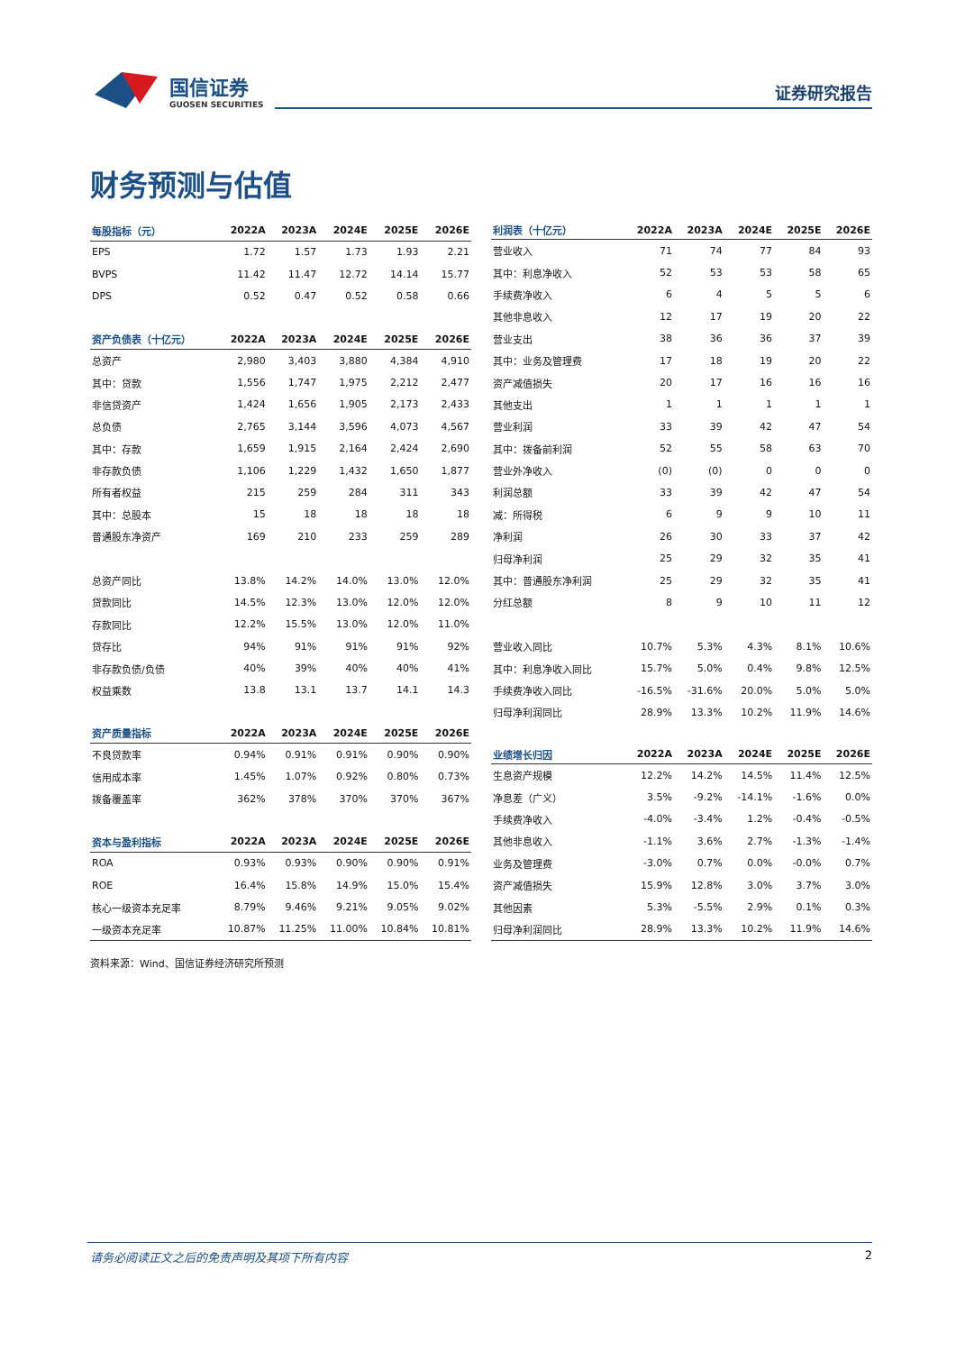国信证券
GUOSEN SECURITIES
证券研究报告
财务预测与估值
| 每股指标（元） | 2022A | 2023A | 2024E | 2025E | 2026E |
| --- | --- | --- | --- | --- | --- |
| EPS | 1.72 | 1.57 | 1.73 | 1.93 | 2.21 |
| BVPS | 11.42 | 11.47 | 12.72 | 14.14 | 15.77 |
| DPS | 0.52 | 0.47 | 0.52 | 0.58 | 0.66 |
| 资产负债表（十亿元） | 2022A | 2023A | 2024E | 2025E | 2026E |
| 总资产 | 2,980 | 3,403 | 3,880 | 4,384 | 4,910 |
| 其中：贷款 | 1,556 | 1,747 | 1,975 | 2,212 | 2,477 |
| 非信贷资产 | 1,424 | 1,656 | 1,905 | 2,173 | 2,433 |
| 总负债 | 2,765 | 3,144 | 3,596 | 4,073 | 4,567 |
| 其中：存款 | 1,659 | 1,915 | 2,164 | 2,424 | 2,690 |
| 非存款负债 | 1,106 | 1,229 | 1,432 | 1,650 | 1,877 |
| 所有者权益 | 215 | 259 | 284 | 311 | 343 |
| 其中：总股本 | 15 | 18 | 18 | 18 | 18 |
| 普通股东净资产 | 169 | 210 | 233 | 259 | 289 |
| 总资产同比 | 13.8% | 14.2% | 14.0% | 13.0% | 12.0% |
| 贷款同比 | 14.5% | 12.3% | 13.0% | 12.0% | 12.0% |
| 存款同比 | 12.2% | 15.5% | 13.0% | 12.0% | 11.0% |
| 贷存比 | 94% | 91% | 91% | 91% | 92% |
| 非存款负债/负债 | 40% | 39% | 40% | 40% | 41% |
| 权益乘数 | 13.8 | 13.1 | 13.7 | 14.1 | 14.3 |
| 资产质量指标 | 2022A | 2023A | 2024E | 2025E | 2026E |
| 不良贷款率 | 0.94% | 0.91% | 0.91% | 0.90% | 0.90% |
| 信用成本率 | 1.45% | 1.07% | 0.92% | 0.80% | 0.73% |
| 拨备覆盖率 | 362% | 378% | 370% | 370% | 367% |
| 资本与盈利指标 | 2022A | 2023A | 2024E | 2025E | 2026E |
| ROA | 0.93% | 0.93% | 0.90% | 0.90% | 0.91% |
| ROE | 16.4% | 15.8% | 14.9% | 15.0% | 15.4% |
| 核心一级资本充足率 | 8.79% | 9.46% | 9.21% | 9.05% | 9.02% |
| 一级资本充足率 | 10.87% | 11.25% | 11.00% | 10.84% | 10.81% |
| 利润表（十亿元） | 2022A | 2023A | 2024E | 2025E | 2026E |
| --- | --- | --- | --- | --- | --- |
| 营业收入 | 71 | 74 | 77 | 84 | 93 |
| 其中：利息净收入 | 52 | 53 | 53 | 58 | 65 |
| 手续费净收入 | 6 | 4 | 5 | 5 | 6 |
| 其他非息收入 | 12 | 17 | 19 | 20 | 22 |
| 营业支出 | 38 | 36 | 36 | 37 | 39 |
| 其中：业务及管理费 | 17 | 18 | 19 | 20 | 22 |
| 资产减值损失 | 20 | 17 | 16 | 16 | 16 |
| 其他支出 | 1 | 1 | 1 | 1 | 1 |
| 营业利润 | 33 | 39 | 42 | 47 | 54 |
| 其中：拨备前利润 | 52 | 55 | 58 | 63 | 70 |
| 营业外净收入 | (0) | (0) | 0 | 0 | 0 |
| 利润总额 | 33 | 39 | 42 | 47 | 54 |
| 减：所得税 | 6 | 9 | 9 | 10 | 11 |
| 净利润 | 26 | 30 | 33 | 37 | 42 |
| 归母净利润 | 25 | 29 | 32 | 35 | 41 |
| 其中：普通股东净利润 | 25 | 29 | 32 | 35 | 41 |
| 分红总额 | 8 | 9 | 10 | 11 | 12 |
| 营业收入同比 | 10.7% | 5.3% | 4.3% | 8.1% | 10.6% |
| 其中：利息净收入同比 | 15.7% | 5.0% | 0.4% | 9.8% | 12.5% |
| 手续费净收入同比 | -16.5% | -31.6% | 20.0% | 5.0% | 5.0% |
| 归母净利润同比 | 28.9% | 13.3% | 10.2% | 11.9% | 14.6% |
| 业绩增长归因 | 2022A | 2023A | 2024E | 2025E | 2026E |
| 生息资产规模 | 12.2% | 14.2% | 14.5% | 11.4% | 12.5% |
| 净息差（广义） | 3.5% | -9.2% | -14.1% | -1.6% | 0.0% |
| 手续费净收入 | -4.0% | -3.4% | 1.2% | -0.4% | -0.5% |
| 其他非息收入 | -1.1% | 3.6% | 2.7% | -1.3% | -1.4% |
| 业务及管理费 | -3.0% | 0.7% | 0.0% | -0.0% | 0.7% |
| 资产减值损失 | 15.9% | 12.8% | 3.0% | 3.7% | 3.0% |
| 其他因素 | 5.3% | -5.5% | 2.9% | 0.1% | 0.3% |
| 归母净利润同比 | 28.9% | 13.3% | 10.2% | 11.9% | 14.6% |
资料来源：Wind、国信证券经济研究所预测
请务必阅读正文之后的免责声明及其项下所有内容
2